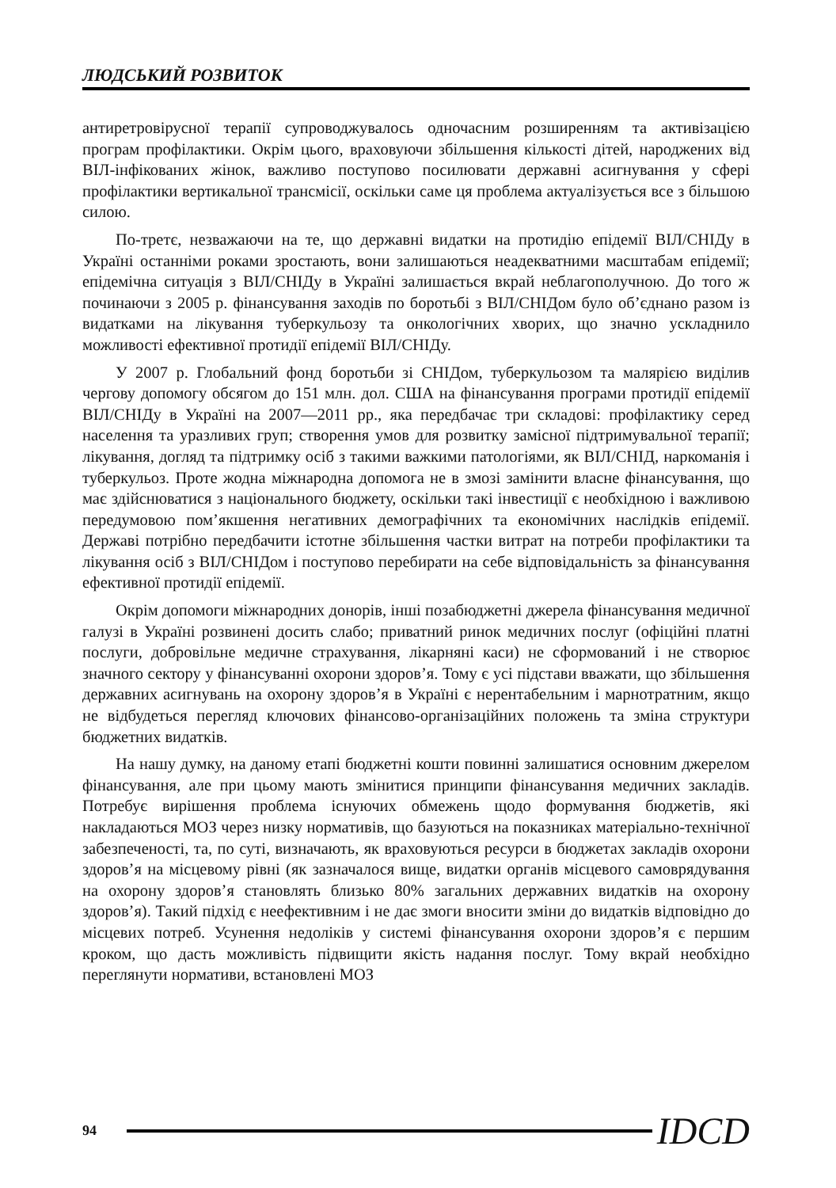ЛЮДСЬКИЙ РОЗВИТОК
антиретровірусної терапії супроводжувалось одночасним розширенням та активізацією програм профілактики. Окрім цього, враховуючи збільшення кількості дітей, народжених від ВІЛ-інфікованих жінок, важливо поступово посилювати державні асигнування у сфері профілактики вертикальної трансмісії, оскільки саме ця проблема актуалізується все з більшою силою.
По-третє, незважаючи на те, що державні видатки на протидію епідемії ВІЛ/СНІДу в Україні останніми роками зростають, вони залишаються неадекватними масштабам епідемії; епідемічна ситуація з ВІЛ/СНІДу в Україні залишається вкрай неблагополучною. До того ж починаючи з 2005 р. фінансування заходів по боротьбі з ВІЛ/СНІДом було об’єднано разом із видатками на лікування туберкульозу та онкологічних хворих, що значно ускладнило можливості ефективної протидії епідемії ВІЛ/СНІДу.
У 2007 р. Глобальний фонд боротьби зі СНІДом, туберкульозом та малярією виділив чергову допомогу обсягом до 151 млн. дол. США на фінансування програми протидії епідемії ВІЛ/СНІДу в Україні на 2007—2011 рр., яка передбачає три складові: профілактику серед населення та уразливих груп; створення умов для розвитку замісної підтримувальної терапії; лікування, догляд та підтримку осіб з такими важкими патологіями, як ВІЛ/СНІД, наркоманія і туберкульоз. Проте жодна міжнародна допомога не в змозі замінити власне фінансування, що має здійснюватися з національного бюджету, оскільки такі інвестиції є необхідною і важливою передумовою пом’якшення негативних демографічних та економічних наслідків епідемії. Державі потрібно передбачити істотне збільшення частки витрат на потреби профілактики та лікування осіб з ВІЛ/СНІДом і поступово перебирати на себе відповідальність за фінансування ефективної протидії епідемії.
Окрім допомоги міжнародних донорів, інші позабюджетні джерела фінансування медичної галузі в Україні розвинені досить слабо; приватний ринок медичних послуг (офіційні платні послуги, добровільне медичне страхування, лікарняні каси) не сформований і не створює значного сектору у фінансуванні охорони здоров’я. Тому є усі підстави вважати, що збільшення державних асигнувань на охорону здоров’я в Україні є нерентабельним і марнотратним, якщо не відбудеться перегляд ключових фінансово-організаційних положень та зміна структури бюджетних видатків.
На нашу думку, на даному етапі бюджетні кошти повинні залишатися основним джерелом фінансування, але при цьому мають змінитися принципи фінансування медичних закладів. Потребує вирішення проблема існуючих обмежень щодо формування бюджетів, які накладаються МОЗ через низку нормативів, що базуються на показниках матеріально-технічної забезпеченості, та, по суті, визначають, як враховуються ресурси в бюджетах закладів охорони здоров’я на місцевому рівні (як зазначалося вище, видатки органів місцевого самоврядування на охорону здоров’я становлять близько 80% загальних державних видатків на охорону здоров’я). Такий підхід є неефективним і не дає змоги вносити зміни до видатків відповідно до місцевих потреб. Усунення недоліків у системі фінансування охорони здоров’я є першим кроком, що дасть можливість підвищити якість надання послуг. Тому вкрай необхідно переглянути нормативи, встановлені МОЗ
94 IDCD